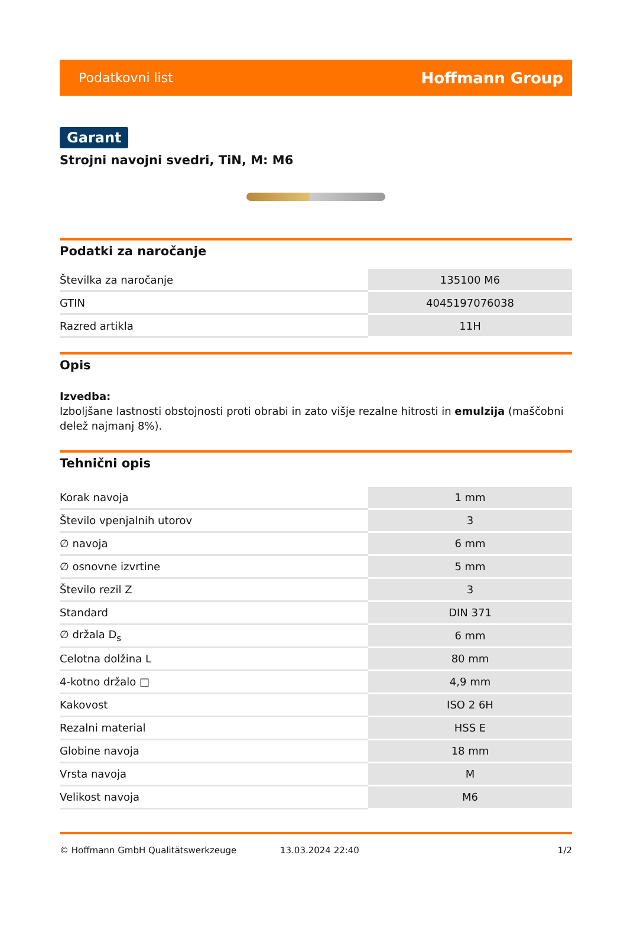Podatkovni list Hoffmann Group
Garant
Strojni navojni svedri, TiN, M: M6
Podatki za naročanje
| Številka za naročanje | 135100 M6 |
| GTIN | 4045197076038 |
| Razred artikla | 11H |
Opis
Izvedba:
Izboljšane lastnosti obstojnosti proti obrabi in zato višje rezalne hitrosti in emulzija (maščobni delež najmanj 8%).
Tehnični opis
| Korak navoja | 1 mm |
| Število vpenjalnih utorov | 3 |
| ∅ navoja | 6 mm |
| ∅ osnovne izvrtine | 5 mm |
| Število rezil Z | 3 |
| Standard | DIN 371 |
| ∅ držala D<sub>s</sub> | 6 mm |
| Celotna dolžina L | 80 mm |
| 4-kotno držalo □ | 4,9 mm |
| Kakovost | ISO 2 6H |
| Rezalni material | HSS E |
| Globine navoja | 18 mm |
| Vrsta navoja | M |
| Velikost navoja | M6 |
© Hoffmann GmbH Qualitätswerkzeuge 13.03.2024 22:40 1/2